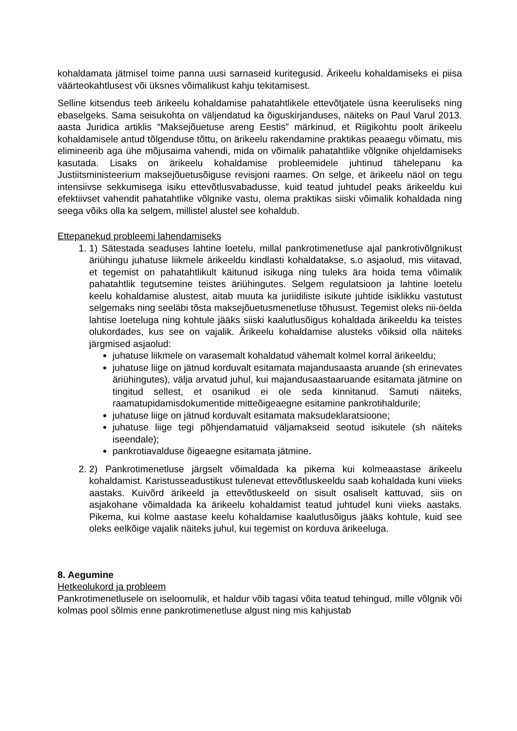kohaldamata jätmisel toime panna uusi sarnaseid kuritegusid. Ärikeelu kohaldamiseks ei piisa väärteokahtlusest või üksnes võimalikust kahju tekitamisest.
Selline kitsendus teeb ärikeelu kohaldamise pahatahtlikele ettevõtjatele üsna keeruliseks ning ebaselgeks. Sama seisukohta on väljendatud ka õiguskirjanduses, näiteks on Paul Varul 2013. aasta Juridica artiklis “Maksejõuetuse areng Eestis” märkinud, et Riigikohtu poolt ärikeelu kohaldamisele antud tõlgenduse tõttu, on ärikeelu rakendamine praktikas peaaegu võimatu, mis elimineerib aga ühe mõjusaima vahendi, mida on võimalik pahatahtlike võlgnike ohjeldamiseks kasutada. Lisaks on ärikeelu kohaldamise probleemidele juhtinud tähelepanu ka Justiitsministeerium maksejõuetusõiguse revisjoni raames. On selge, et ärikeelu näol on tegu intensiivse sekkumisega isiku ettevõtlusvabadusse, kuid teatud juhtudel peaks ärikeeldu kui efektiivset vahendit pahatahtlike võlgnike vastu, olema praktikas siiski võimalik kohaldada ning seega võiks olla ka selgem, millistel alustel see kohaldub.
Ettepanekud probleemi lahendamiseks
1. 1) Sätestada seaduses lahtine loetelu, millal pankrotimenetluse ajal pankrotivõlgnikust äriühingu juhatuse liikmele ärikeeldu kindlasti kohaldatakse, s.o asjaolud, mis viitavad, et tegemist on pahatahtlikult käitunud isikuga ning tuleks ära hoida tema võimalik pahatahtlik tegutsemine teistes äriühingutes. Selgem regulatsioon ja lahtine loetelu keelu kohaldamise alustest, aitab muuta ka juriidiliste isikute juhtide isiklikku vastutust selgemaks ning seeläbi tõsta maksejõuetusmenetluse tõhusust. Tegemist oleks nii-öelda lahtise loeteluga ning kohtule jääks siiski kaalutlusõigus kohaldada ärikeeldu ka teistes olukordades, kus see on vajalik. Ärikeelu kohaldamise alusteks võiksid olla näiteks järgmised asjaolud:
juhatuse liikmele on varasemalt kohaldatud vähemalt kolmel korral ärikeeldu;
juhatuse liige on jätnud korduvalt esitamata majandusaasta aruande (sh erinevates äriühingutes), välja arvatud juhul, kui majandusaastaaruande esitamata jätmine on tingitud sellest, et osanikud ei ole seda kinnitanud. Samuti näiteks, raamatupidamisdokumentide mitteõigeaegne esitamine pankrotihaldurile;
juhatuse liige on jätnud korduvalt esitamata maksudeklaratsioone;
juhatuse liige tegi põhjendamatuid väljamakseid seotud isikutele (sh näiteks iseendale);
pankrotiavalduse õigeaegne esitamata jätmine.
2. 2) Pankrotimenetluse järgselt võimaldada ka pikema kui kolmeaastase ärikeelu kohaldamist. Karistusseadustikust tulenevat ettevõtluskeeldu saab kohaldada kuni viieks aastaks. Kuivõrd ärikeeld ja ettevõtluskeeld on sisult osaliselt kattuvad, siis on asjakohane võimaldada ka ärikeelu kohaldamist teatud juhtudel kuni viieks aastaks. Pikema, kui kolme aastase keelu kohaldamise kaalutlusõigus jääks kohtule, kuid see oleks eelkõige vajalik näiteks juhul, kui tegemist on korduva ärikeeluga.
8. Aegumine
Hetkeolukord ja probleem
Pankrotimenetlusele on iseloomulik, et haldur võib tagasi võita teatud tehingud, mille võlgnik või kolmas pool sõlmis enne pankrotimenetluse algust ning mis kahjustab